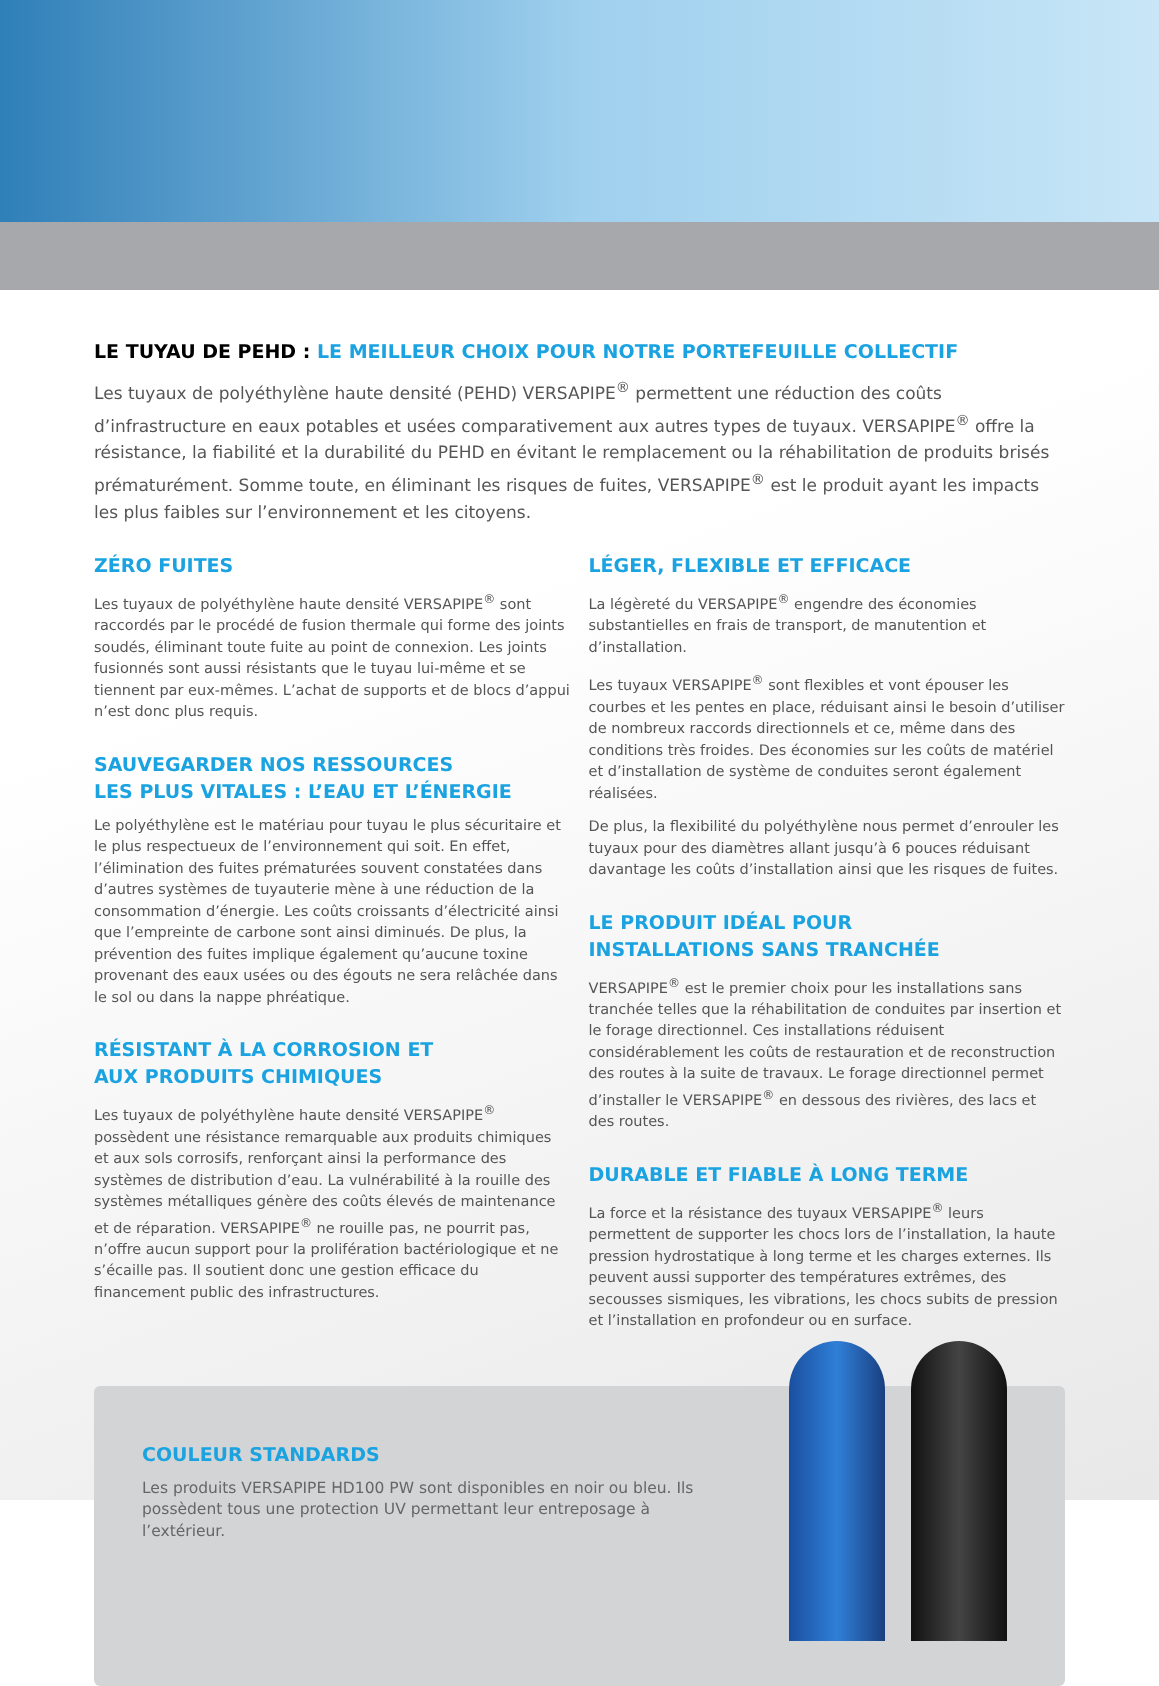LE TUYAU DE PEHD : LE MEILLEUR CHOIX POUR NOTRE PORTEFEUILLE COLLECTIF
Les tuyaux de polyéthylène haute densité (PEHD) VERSAPIPE<sup>®</sup> permettent une réduction des coûts d’infrastructure en eaux potables et usées comparativement aux autres types de tuyaux. VERSAPIPE<sup>®</sup> offre la résistance, la fiabilité et la durabilité du PEHD en évitant le remplacement ou la réhabilitation de produits brisés prématurément. Somme toute, en éliminant les risques de fuites, VERSAPIPE<sup>®</sup> est le produit ayant les impacts les plus faibles sur l’environnement et les citoyens.
ZÉRO FUITES
Les tuyaux de polyéthylène haute densité VERSAPIPE<sup>®</sup> sont raccordés par le procédé de fusion thermale qui forme des joints soudés, éliminant toute fuite au point de connexion. Les joints fusionnés sont aussi résistants que le tuyau lui-même et se tiennent par eux-mêmes. L’achat de supports et de blocs d’appui n’est donc plus requis.
SAUVEGARDER NOS RESSOURCES
LES PLUS VITALES : L’EAU ET L’ÉNERGIE
Le polyéthylène est le matériau pour tuyau le plus sécuritaire et le plus respectueux de l’environnement qui soit. En effet, l’élimination des fuites prématurées souvent constatées dans d’autres systèmes de tuyauterie mène à une réduction de la consommation d’énergie. Les coûts croissants d’électricité ainsi que l’empreinte de carbone sont ainsi diminués. De plus, la prévention des fuites implique également qu’aucune toxine provenant des eaux usées ou des égouts ne sera relâchée dans le sol ou dans la nappe phréatique.
RÉSISTANT À LA CORROSION ET
AUX PRODUITS CHIMIQUES
Les tuyaux de polyéthylène haute densité VERSAPIPE<sup>®</sup> possèdent une résistance remarquable aux produits chimiques et aux sols corrosifs, renforçant ainsi la performance des systèmes de distribution d’eau. La vulnérabilité à la rouille des systèmes métalliques génère des coûts élevés de maintenance et de réparation. VERSAPIPE<sup>®</sup> ne rouille pas, ne pourrit pas, n’offre aucun support pour la prolifération bactériologique et ne s’écaille pas. Il soutient donc une gestion efficace du financement public des infrastructures.
LÉGER, FLEXIBLE ET EFFICACE
La légèreté du VERSAPIPE<sup>®</sup> engendre des économies substantielles en frais de transport, de manutention et d’installation.
Les tuyaux VERSAPIPE<sup>®</sup> sont flexibles et vont épouser les courbes et les pentes en place, réduisant ainsi le besoin d’utiliser de nombreux raccords directionnels et ce, même dans des conditions très froides. Des économies sur les coûts de matériel et d’installation de système de conduites seront également réalisées.
De plus, la flexibilité du polyéthylène nous permet d’enrouler les tuyaux pour des diamètres allant jusqu’à 6 pouces réduisant davantage les coûts d’installation ainsi que les risques de fuites.
LE PRODUIT IDÉAL POUR
INSTALLATIONS SANS TRANCHÉE
VERSAPIPE<sup>®</sup> est le premier choix pour les installations sans tranchée telles que la réhabilitation de conduites par insertion et le forage directionnel. Ces installations réduisent considérablement les coûts de restauration et de reconstruction des routes à la suite de travaux. Le forage directionnel permet d’installer le VERSAPIPE<sup>®</sup> en dessous des rivières, des lacs et des routes.
DURABLE ET FIABLE À LONG TERME
La force et la résistance des tuyaux VERSAPIPE<sup>®</sup> leurs permettent de supporter les chocs lors de l’installation, la haute pression hydrostatique à long terme et les charges externes. Ils peuvent aussi supporter des températures extrêmes, des secousses sismiques, les vibrations, les chocs subits de pression et l’installation en profondeur ou en surface.
COULEUR STANDARDS
Les produits VERSAPIPE HD100 PW sont disponibles en noir ou bleu. Ils possèdent tous une protection UV permettant leur entreposage à l’extérieur.